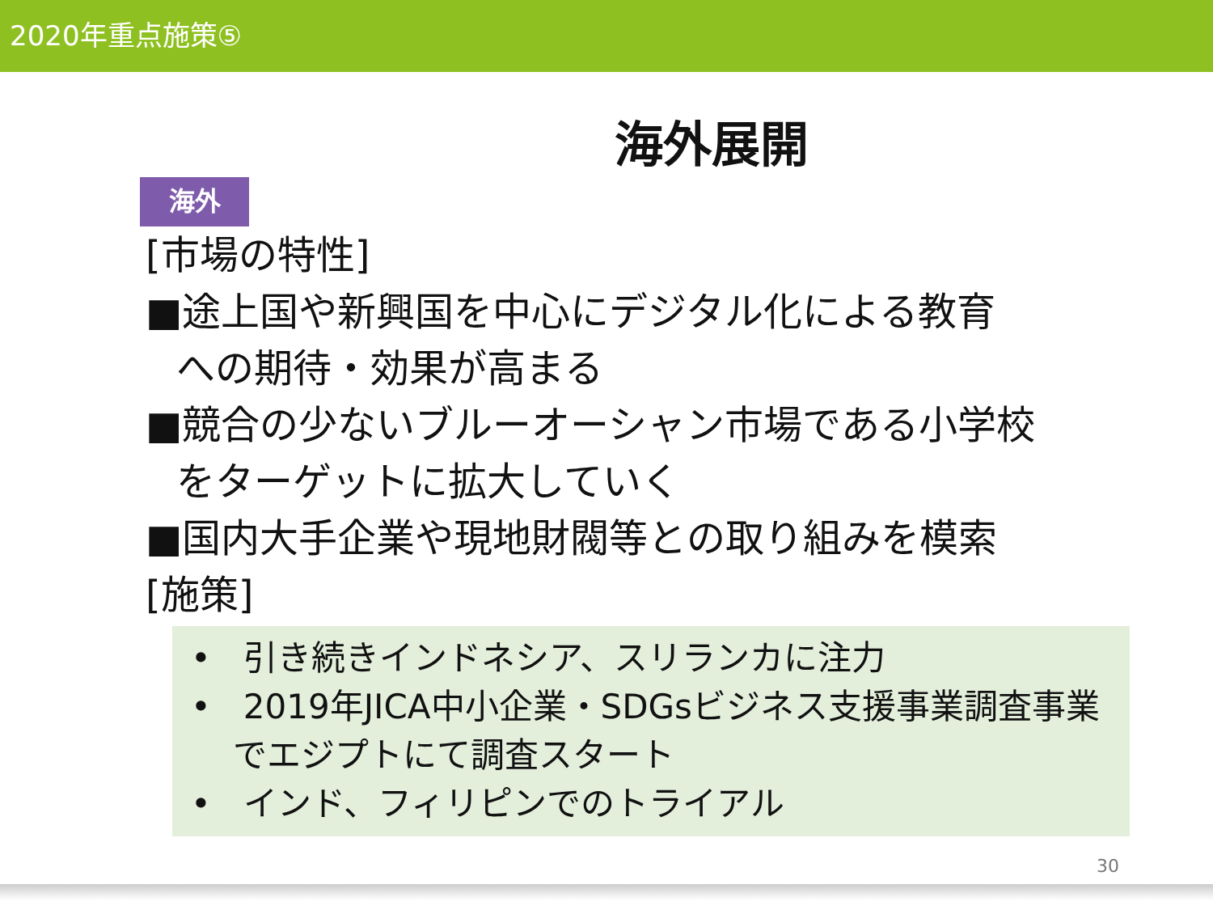2020年重点施策⑤
海外展開
海外
[市場の特性]
■途上国や新興国を中心にデジタル化による教育
への期待・効果が高まる
■競合の少ないブルーオーシャン市場である小学校
をターゲットに拡大していく
■国内大手企業や現地財閥等との取り組みを模索
[施策]
• 引き続きインドネシア、スリランカに注力
• 2019年JICA中小企業・SDGsビジネス支援事業調査事業でエジプトにて調査スタート
• インド、フィリピンでのトライアル
30